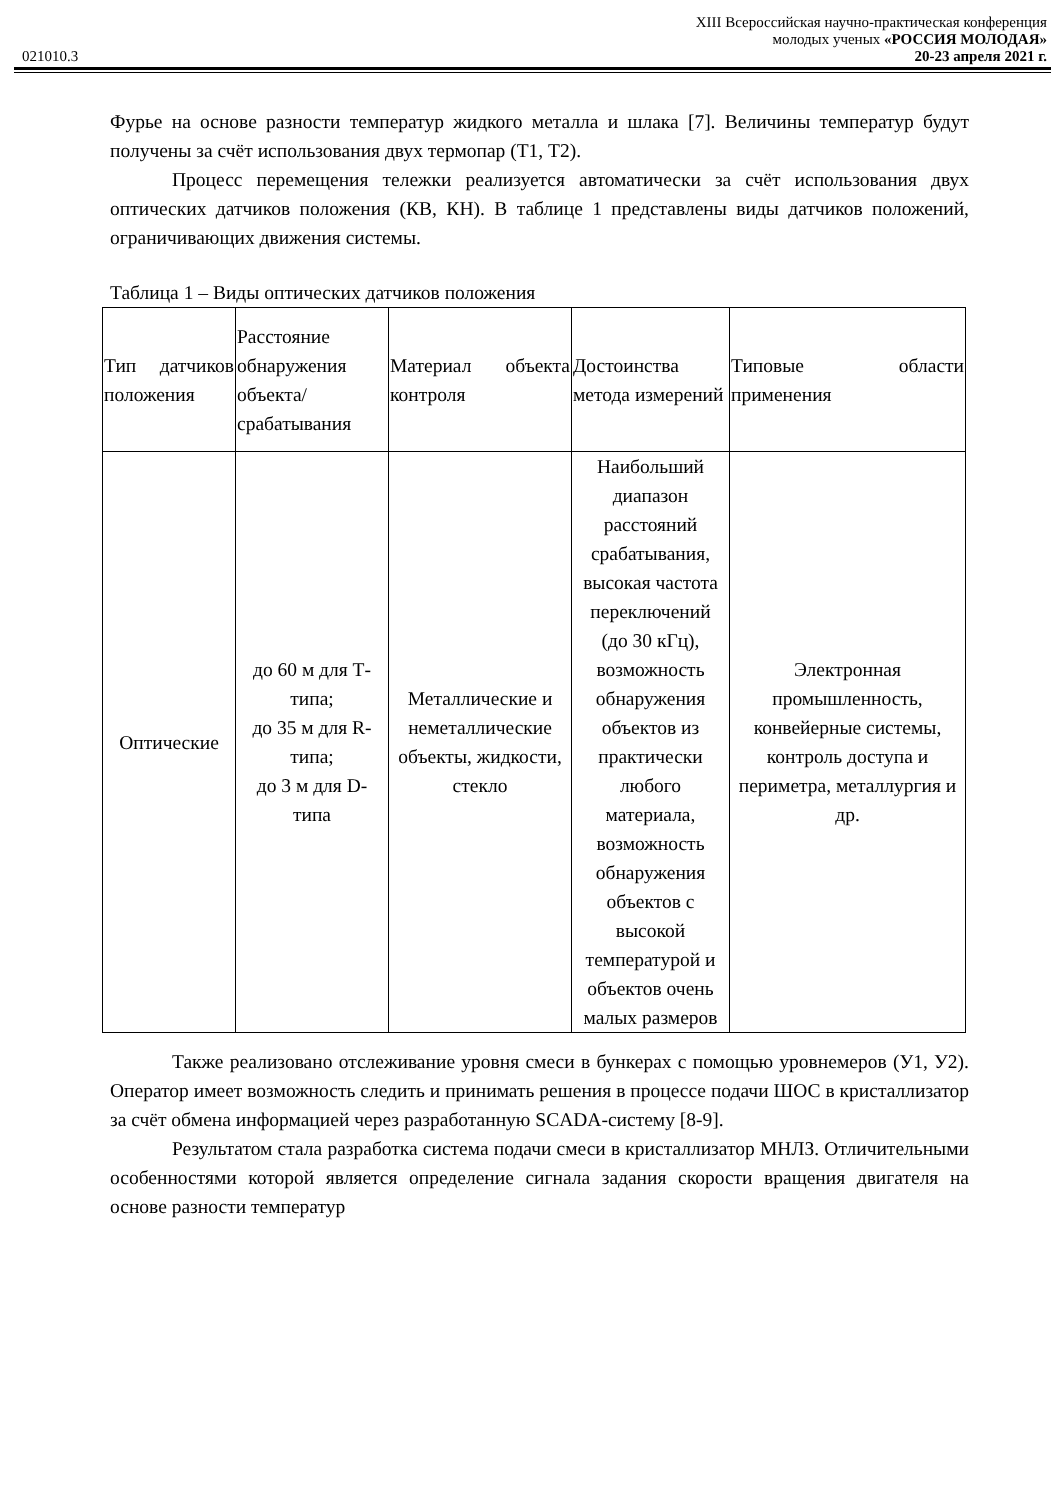XIII Всероссийская научно-практическая конференция
молодых ученых «РОССИЯ МОЛОДАЯ»
021010.3 20-23 апреля 2021 г.
Фурье на основе разности температур жидкого металла и шлака [7]. Величины температур будут получены за счёт использования двух термопар (Т1, Т2).
Процесс перемещения тележки реализуется автоматически за счёт использования двух оптических датчиков положения (КВ, КН). В таблице 1 представлены виды датчиков положений, ограничивающих движения системы.
Таблица 1 – Виды оптических датчиков положения
| Тип датчиков положения | Расстояние обнаружения объекта/ срабатывания | Материал объекта контроля | Достоинства метода измерений | Типовые области применения |
| --- | --- | --- | --- | --- |
| Оптические | до 60 м для Т-типа; до 35 м для R-типа; до 3 м для D-типа | Металлические и неметаллические объекты, жидкости, стекло | Наибольший диапазон расстояний срабатывания, высокая частота переключений (до 30 кГц), возможность обнаружения объектов из практически любого материала, возможность обнаружения объектов с высокой температурой и объектов очень малых размеров | Электронная промышленность, конвейерные системы, контроль доступа и периметра, металлургия и др. |
Также реализовано отслеживание уровня смеси в бункерах с помощью уровнемеров (У1, У2). Оператор имеет возможность следить и принимать решения в процессе подачи ШОС в кристаллизатор за счёт обмена информацией через разработанную SCADA-систему [8-9].
Результатом стала разработка система подачи смеси в кристаллизатор МНЛЗ. Отличительными особенностями которой является определение сигнала задания скорости вращения двигателя на основе разности температур